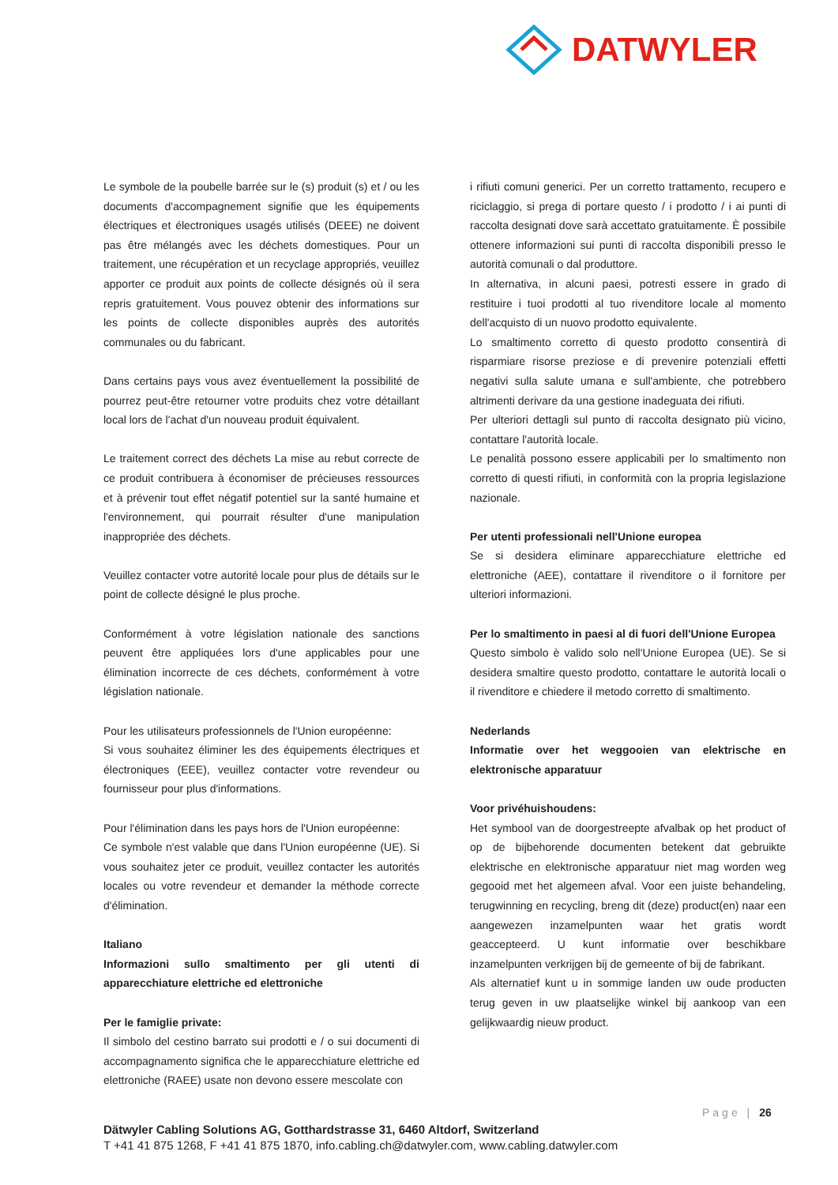DATWYLER
Le symbole de la poubelle barrée sur le (s) produit (s) et / ou les documents d'accompagnement signifie que les équipements électriques et électroniques usagés utilisés (DEEE) ne doivent pas être mélangés avec les déchets domestiques. Pour un traitement, une récupération et un recyclage appropriés, veuillez apporter ce produit aux points de collecte désignés où il sera repris gratuitement. Vous pouvez obtenir des informations sur les points de collecte disponibles auprès des autorités communales ou du fabricant.
Dans certains pays vous avez éventuellement la possibilité de pourrez peut-être retourner votre produits chez votre détaillant local lors de l'achat d'un nouveau produit équivalent.
Le traitement correct des déchets La mise au rebut correcte de ce produit contribuera à économiser de précieuses ressources et à prévenir tout effet négatif potentiel sur la santé humaine et l'environnement, qui pourrait résulter d'une manipulation inappropriée des déchets.
Veuillez contacter votre autorité locale pour plus de détails sur le point de collecte désigné le plus proche.
Conformément à votre législation nationale des sanctions peuvent être appliquées lors d'une applicables pour une élimination incorrecte de ces déchets, conformément à votre législation nationale.
Pour les utilisateurs professionnels de l'Union européenne:
Si vous souhaitez éliminer les des équipements électriques et électroniques (EEE), veuillez contacter votre revendeur ou fournisseur pour plus d'informations.
Pour l'élimination dans les pays hors de l'Union européenne:
Ce symbole n'est valable que dans l'Union européenne (UE). Si vous souhaitez jeter ce produit, veuillez contacter les autorités locales ou votre revendeur et demander la méthode correcte d'élimination.
Italiano
Informazioni sullo smaltimento per gli utenti di apparecchiature elettriche ed elettroniche
Per le famiglie private:
Il simbolo del cestino barrato sui prodotti e / o sui documenti di accompagnamento significa che le apparecchiature elettriche ed elettroniche (RAEE) usate non devono essere mescolate con
i rifiuti comuni generici. Per un corretto trattamento, recupero e riciclaggio, si prega di portare questo / i prodotto / i ai punti di raccolta designati dove sarà accettato gratuitamente. È possibile ottenere informazioni sui punti di raccolta disponibili presso le autorità comunali o dal produttore.
In alternativa, in alcuni paesi, potresti essere in grado di restituire i tuoi prodotti al tuo rivenditore locale al momento dell'acquisto di un nuovo prodotto equivalente.
Lo smaltimento corretto di questo prodotto consentirà di risparmiare risorse preziose e di prevenire potenziali effetti negativi sulla salute umana e sull'ambiente, che potrebbero altrimenti derivare da una gestione inadeguata dei rifiuti.
Per ulteriori dettagli sul punto di raccolta designato più vicino, contattare l'autorità locale.
Le penalità possono essere applicabili per lo smaltimento non corretto di questi rifiuti, in conformità con la propria legislazione nazionale.
Per utenti professionali nell'Unione europea
Se si desidera eliminare apparecchiature elettriche ed elettroniche (AEE), contattare il rivenditore o il fornitore per ulteriori informazioni.
Per lo smaltimento in paesi al di fuori dell'Unione Europea
Questo simbolo è valido solo nell'Unione Europea (UE). Se si desidera smaltire questo prodotto, contattare le autorità locali o il rivenditore e chiedere il metodo corretto di smaltimento.
Nederlands
Informatie over het weggooien van elektrische en elektronische apparatuur
Voor privéhuishoudens:
Het symbool van de doorgestreepte afvalbak op het product of op de bijbehorende documenten betekent dat gebruikte elektrische en elektronische apparatuur niet mag worden weg gegooid met het algemeen afval. Voor een juiste behandeling, terugwinning en recycling, breng dit (deze) product(en) naar een aangewezen inzamelpunten waar het gratis wordt geaccepteerd. U kunt informatie over beschikbare inzamelpunten verkrijgen bij de gemeente of bij de fabrikant.
Als alternatief kunt u in sommige landen uw oude producten terug geven in uw plaatselijke winkel bij aankoop van een gelijkwaardig nieuw product.
Page | 26
Dätwyler Cabling Solutions AG, Gotthardstrasse 31, 6460 Altdorf, Switzerland
T +41 41 875 1268, F +41 41 875 1870, info.cabling.ch@datwyler.com, www.cabling.datwyler.com